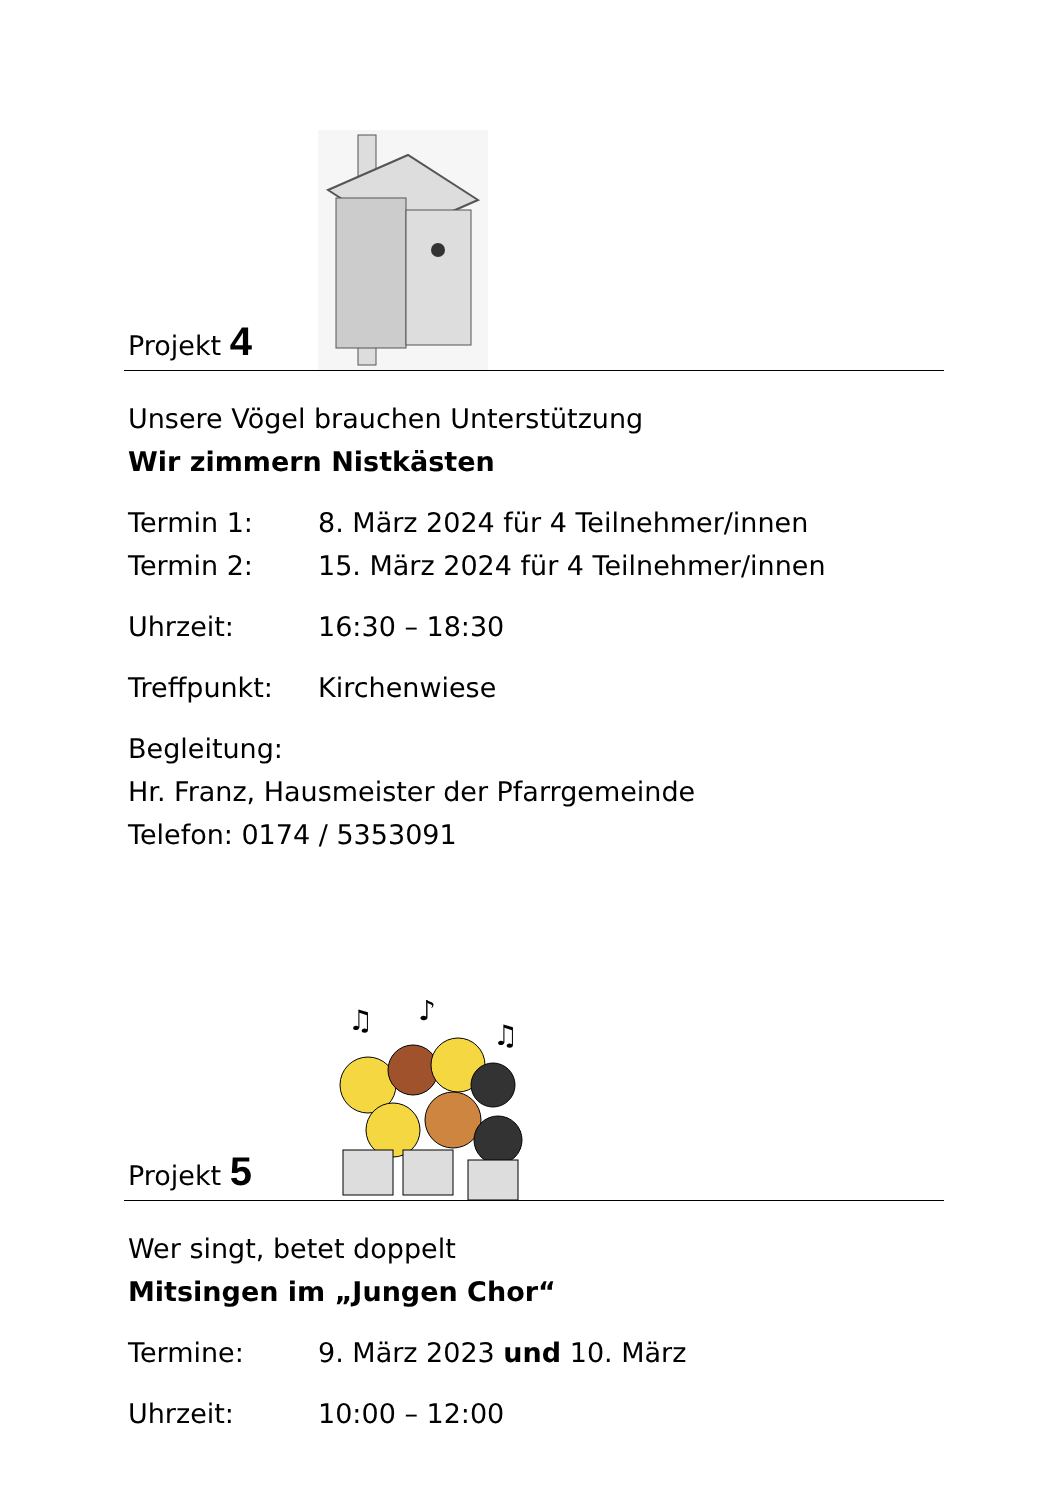Projekt 4
Unsere Vögel brauchen Unterstützung
Wir zimmern Nistkästen
Termin 1: 8. März 2024 für 4 Teilnehmer/innen
Termin 2: 15. März 2024 für 4 Teilnehmer/innen
Uhrzeit: 16:30 – 18:30
Treffpunkt: Kirchenwiese
Begleitung:
Hr. Franz, Hausmeister der Pfarrgemeinde
Telefon: 0174 / 5353091
Projekt 5
♫
♪
♫
Wer singt, betet doppelt
Mitsingen im „Jungen Chor“
Termine: 9. März 2023 und 10. März
Uhrzeit: 10:00 – 12:00